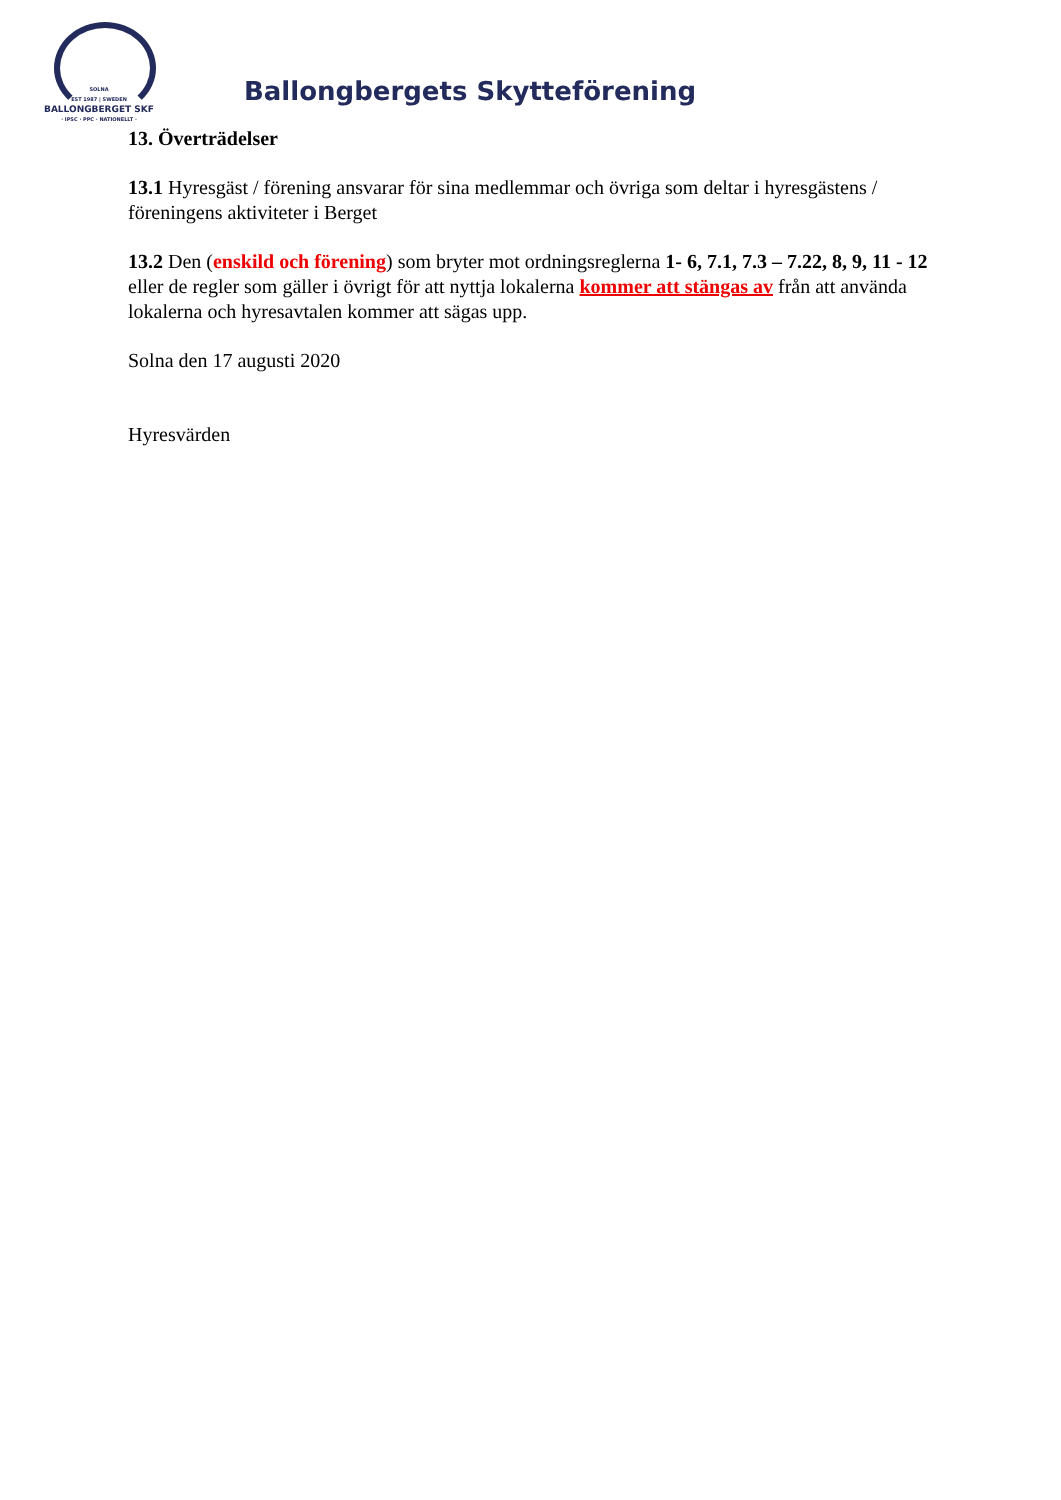SOLNA
EST 1987 | SWEDEN
BALLONGBERGET SKF
· IPSC · PPC · NATIONELLT ·
Ballongbergets Skytteförening
13. Överträdelser
13.1 Hyresgäst / förening ansvarar för sina medlemmar och övriga som deltar i hyresgästens / föreningens aktiviteter i Berget
13.2 Den (enskild och förening) som bryter mot ordningsreglerna 1- 6, 7.1, 7.3 – 7.22, 8, 9, 11 - 12 eller de regler som gäller i övrigt för att nyttja lokalerna kommer att stängas av från att använda lokalerna och hyresavtalen kommer att sägas upp.
Solna den 17 augusti 2020
Hyresvärden